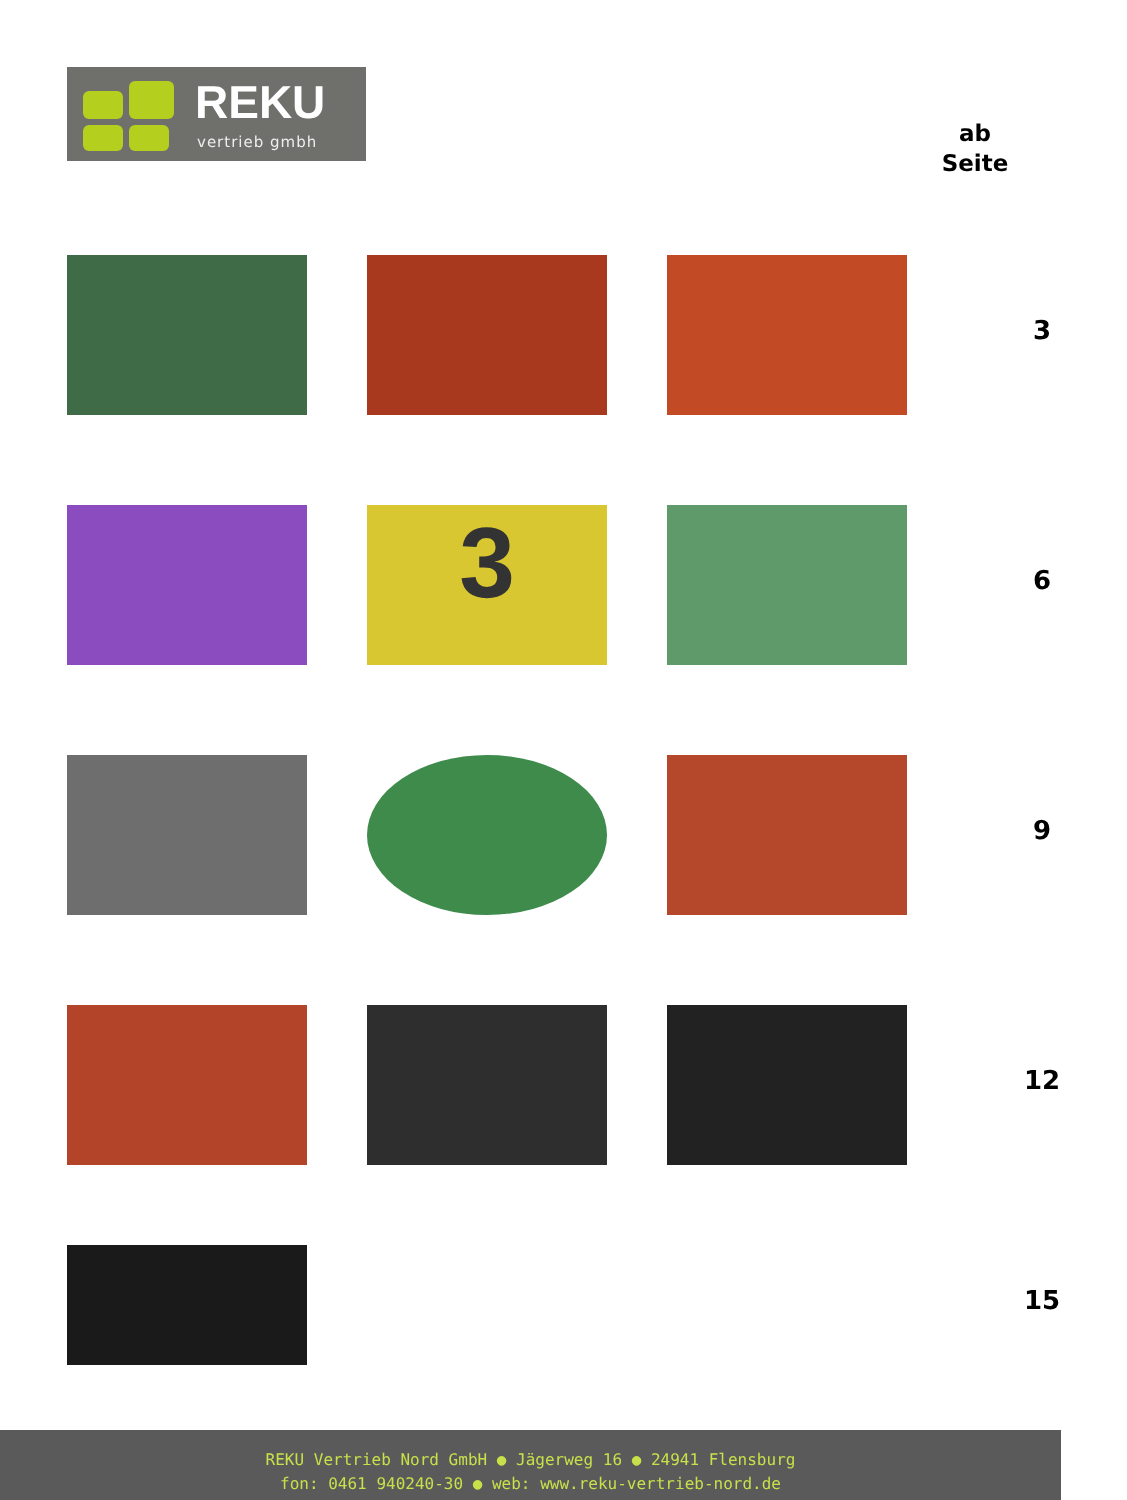REKU
vertrieb gmbh
ab
Seite
3
3
6
9
12
15
REKU Vertrieb Nord GmbH ● Jägerweg 16 ● 24941 Flensburg
fon: 0461 940240-30 ● web: www.reku-vertrieb-nord.de